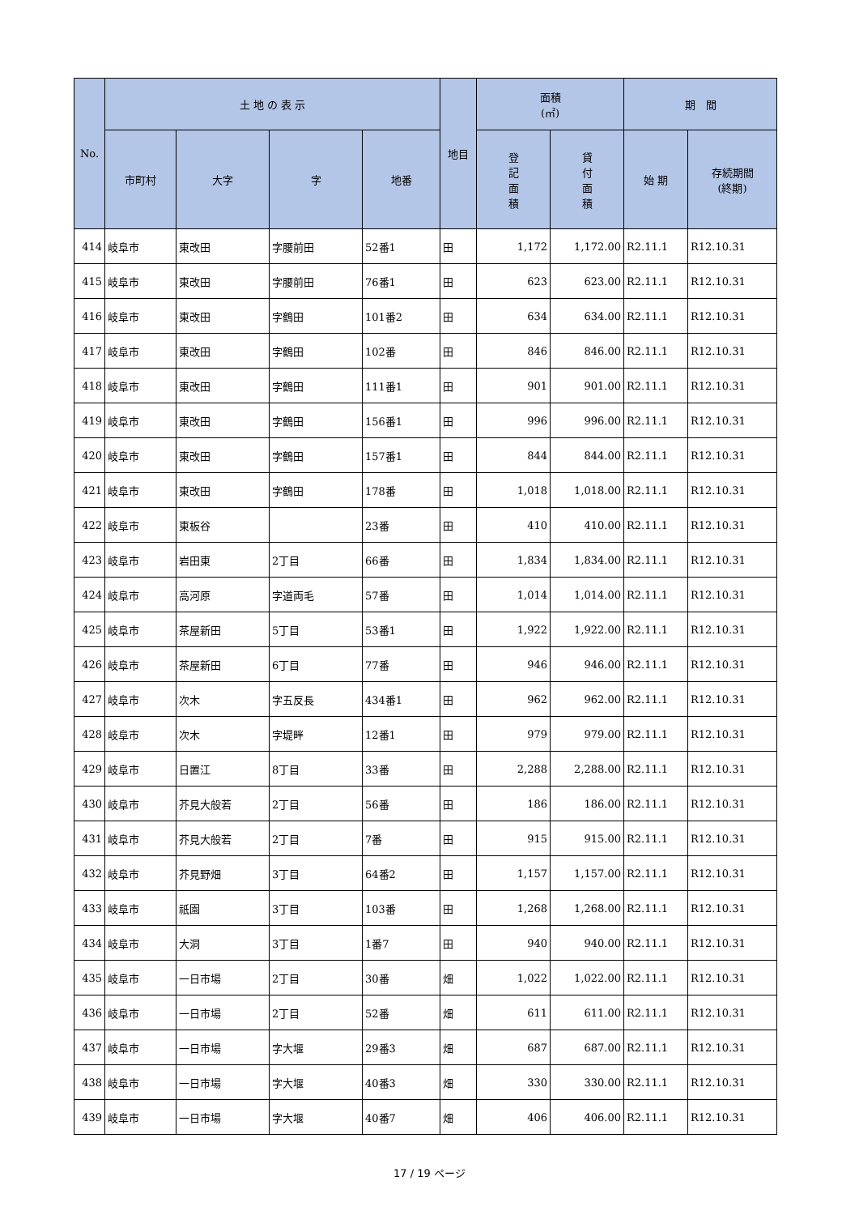| No. | 土 地 の 表 示 | | | | 地目 | 面積 (㎡) | | 期 間 | |
| --- | --- | --- | --- | --- | --- | --- | --- | --- | --- |
| | 市町村 | 大字 | 字 | 地番 | | 登 記 面 積 | 貸 付 面 積 | 始 期 | 存続期間 (終期) |
| 414 | 岐阜市 | 東改田 | 字腰前田 | 52番1 | 田 | 1,172 | 1,172.00 | R2.11.1 | R12.10.31 |
| 415 | 岐阜市 | 東改田 | 字腰前田 | 76番1 | 田 | 623 | 623.00 | R2.11.1 | R12.10.31 |
| 416 | 岐阜市 | 東改田 | 字鶴田 | 101番2 | 田 | 634 | 634.00 | R2.11.1 | R12.10.31 |
| 417 | 岐阜市 | 東改田 | 字鶴田 | 102番 | 田 | 846 | 846.00 | R2.11.1 | R12.10.31 |
| 418 | 岐阜市 | 東改田 | 字鶴田 | 111番1 | 田 | 901 | 901.00 | R2.11.1 | R12.10.31 |
| 419 | 岐阜市 | 東改田 | 字鶴田 | 156番1 | 田 | 996 | 996.00 | R2.11.1 | R12.10.31 |
| 420 | 岐阜市 | 東改田 | 字鶴田 | 157番1 | 田 | 844 | 844.00 | R2.11.1 | R12.10.31 |
| 421 | 岐阜市 | 東改田 | 字鶴田 | 178番 | 田 | 1,018 | 1,018.00 | R2.11.1 | R12.10.31 |
| 422 | 岐阜市 | 東板谷 | | 23番 | 田 | 410 | 410.00 | R2.11.1 | R12.10.31 |
| 423 | 岐阜市 | 岩田東 | 2丁目 | 66番 | 田 | 1,834 | 1,834.00 | R2.11.1 | R12.10.31 |
| 424 | 岐阜市 | 高河原 | 字道両毛 | 57番 | 田 | 1,014 | 1,014.00 | R2.11.1 | R12.10.31 |
| 425 | 岐阜市 | 茶屋新田 | 5丁目 | 53番1 | 田 | 1,922 | 1,922.00 | R2.11.1 | R12.10.31 |
| 426 | 岐阜市 | 茶屋新田 | 6丁目 | 77番 | 田 | 946 | 946.00 | R2.11.1 | R12.10.31 |
| 427 | 岐阜市 | 次木 | 字五反長 | 434番1 | 田 | 962 | 962.00 | R2.11.1 | R12.10.31 |
| 428 | 岐阜市 | 次木 | 字堤畔 | 12番1 | 田 | 979 | 979.00 | R2.11.1 | R12.10.31 |
| 429 | 岐阜市 | 日置江 | 8丁目 | 33番 | 田 | 2,288 | 2,288.00 | R2.11.1 | R12.10.31 |
| 430 | 岐阜市 | 芥見大般若 | 2丁目 | 56番 | 田 | 186 | 186.00 | R2.11.1 | R12.10.31 |
| 431 | 岐阜市 | 芥見大般若 | 2丁目 | 7番 | 田 | 915 | 915.00 | R2.11.1 | R12.10.31 |
| 432 | 岐阜市 | 芥見野畑 | 3丁目 | 64番2 | 田 | 1,157 | 1,157.00 | R2.11.1 | R12.10.31 |
| 433 | 岐阜市 | 祇園 | 3丁目 | 103番 | 田 | 1,268 | 1,268.00 | R2.11.1 | R12.10.31 |
| 434 | 岐阜市 | 大洞 | 3丁目 | 1番7 | 田 | 940 | 940.00 | R2.11.1 | R12.10.31 |
| 435 | 岐阜市 | 一日市場 | 2丁目 | 30番 | 畑 | 1,022 | 1,022.00 | R2.11.1 | R12.10.31 |
| 436 | 岐阜市 | 一日市場 | 2丁目 | 52番 | 畑 | 611 | 611.00 | R2.11.1 | R12.10.31 |
| 437 | 岐阜市 | 一日市場 | 字大堰 | 29番3 | 畑 | 687 | 687.00 | R2.11.1 | R12.10.31 |
| 438 | 岐阜市 | 一日市場 | 字大堰 | 40番3 | 畑 | 330 | 330.00 | R2.11.1 | R12.10.31 |
| 439 | 岐阜市 | 一日市場 | 字大堰 | 40番7 | 畑 | 406 | 406.00 | R2.11.1 | R12.10.31 |
17 / 19 ページ